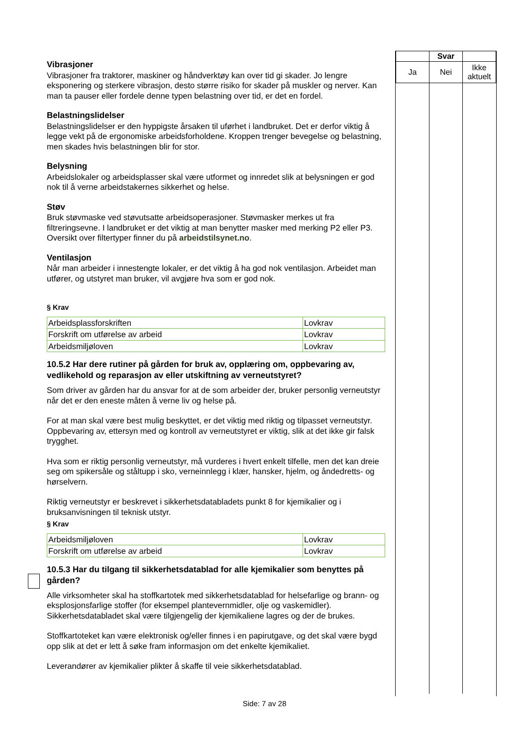| | Svar | |
| --- | --- | --- |
| Ja | Nei | Ikke aktuelt |
Vibrasjoner
Vibrasjoner fra traktorer, maskiner og håndverktøy kan over tid gi skader. Jo lengre eksponering og sterkere vibrasjon, desto større risiko for skader på muskler og nerver. Kan man ta pauser eller fordele denne typen belastning over tid, er det en fordel.
Belastningslidelser
Belastningslidelser er den hyppigste årsaken til uførhet i landbruket. Det er derfor viktig å legge vekt på de ergonomiske arbeidsforholdene. Kroppen trenger bevegelse og belastning, men skades hvis belastningen blir for stor.
Belysning
Arbeidslokaler og arbeidsplasser skal være utformet og innredet slik at belysningen er god nok til å verne arbeidstakernes sikkerhet og helse.
Støv
Bruk støvmaske ved støvutsatte arbeidsoperasjoner. Støvmasker merkes ut fra filtreringsevne. I landbruket er det viktig at man benytter masker med merking P2 eller P3. Oversikt over filtertyper finner du på arbeidstilsynet.no.
Ventilasjon
Når man arbeider i innestengte lokaler, er det viktig å ha god nok ventilasjon. Arbeidet man utfører, og utstyret man bruker, vil avgjøre hva som er god nok.
§ Krav
| Arbeidsplassforskriften | Lovkrav |
| Forskrift om utførelse av arbeid | Lovkrav |
| Arbeidsmiljøloven | Lovkrav |
10.5.2 Har dere rutiner på gården for bruk av, opplæring om, oppbevaring av, vedlikehold og reparasjon av eller utskiftning av verneutstyret?
Som driver av gården har du ansvar for at de som arbeider der, bruker personlig verneutstyr når det er den eneste måten å verne liv og helse på.
For at man skal være best mulig beskyttet, er det viktig med riktig og tilpasset verneutstyr. Oppbevaring av, ettersyn med og kontroll av verneutstyret er viktig, slik at det ikke gir falsk trygghet.
Hva som er riktig personlig verneutstyr, må vurderes i hvert enkelt tilfelle, men det kan dreie seg om spikersåle og ståltupp i sko, verneinnlegg i klær, hansker, hjelm, og åndedretts- og hørselvern.
Riktig verneutstyr er beskrevet i sikkerhetsdatabladets punkt 8 for kjemikalier og i bruksanvisningen til teknisk utstyr.
§ Krav
| Arbeidsmiljøloven | Lovkrav |
| Forskrift om utførelse av arbeid | Lovkrav |
10.5.3 Har du tilgang til sikkerhetsdatablad for alle kjemikalier som benyttes på gården?
Alle virksomheter skal ha stoffkartotek med sikkerhetsdatablad for helsefarlige og brann- og eksplosjonsfarlige stoffer (for eksempel plantevernmidler, olje og vaskemidler). Sikkerhetsdatabladet skal være tilgjengelig der kjemikaliene lagres og der de brukes.
Stoffkartoteket kan være elektronisk og/eller finnes i en papirutgave, og det skal være bygd opp slik at det er lett å søke fram informasjon om det enkelte kjemikaliet.
Leverandører av kjemikalier plikter å skaffe til veie sikkerhetsdatablad.
Side: 7 av 28